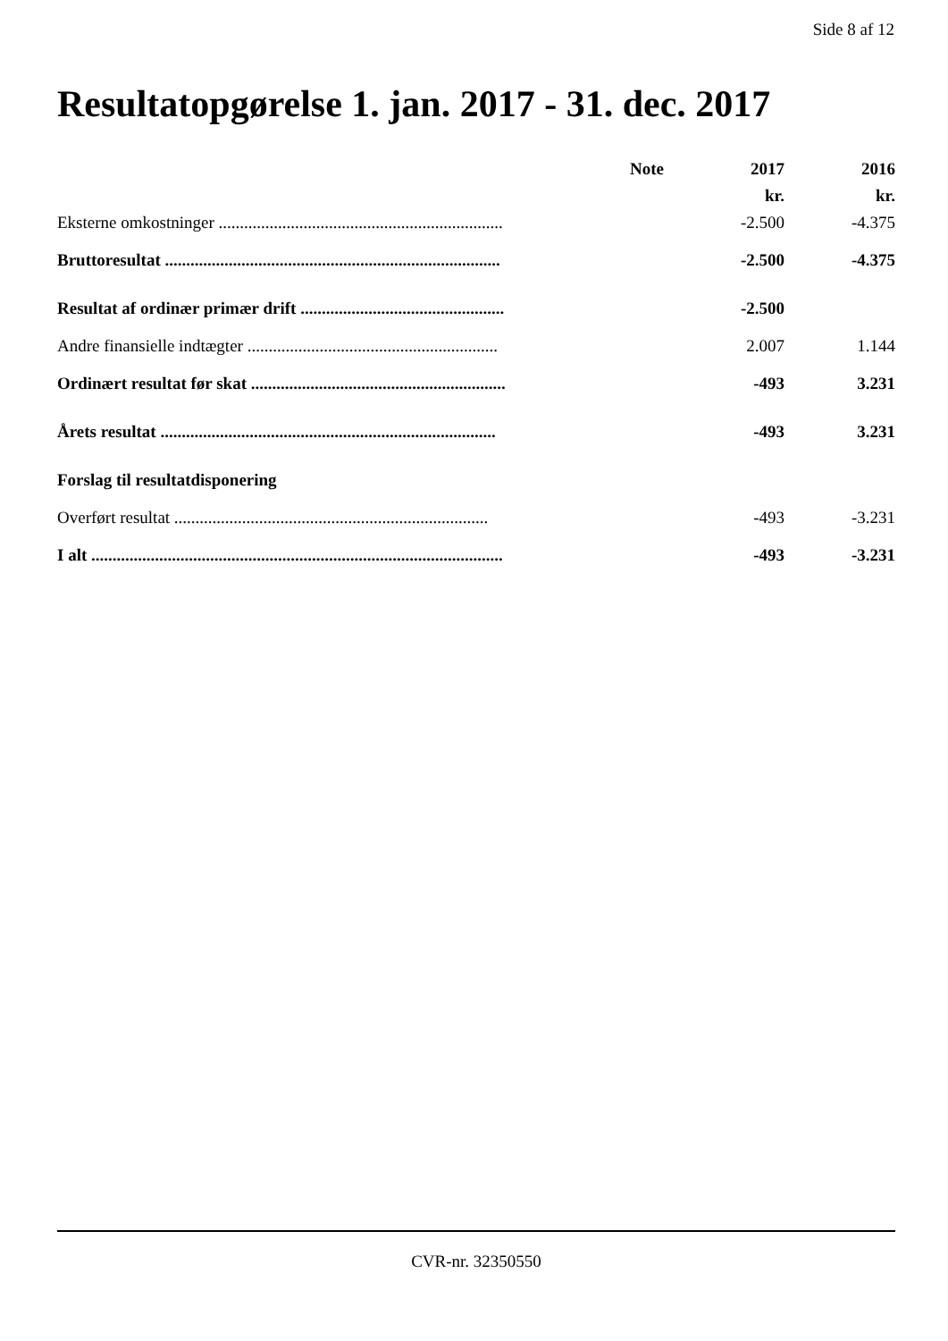Side 8 af 12
Resultatopgørelse 1. jan. 2017 - 31. dec. 2017
| | Note | 2017 | 2016 |
| --- | --- | --- | --- |
| | | kr. | kr. |
| Eksterne omkostninger ................................................................... | | -2.500 | -4.375 |
| Bruttoresultat ............................................................................... | | -2.500 | -4.375 |
| Resultat af ordinær primær drift ................................................ | | -2.500 | |
| Andre finansielle indtægter ........................................................... | | 2.007 | 1.144 |
| Ordinært resultat før skat ............................................................ | | -493 | 3.231 |
| Årets resultat ............................................................................... | | -493 | 3.231 |
| Forslag til resultatdisponering | | | |
| Overført resultat .......................................................................... | | -493 | -3.231 |
| I alt ................................................................................................. | | -493 | -3.231 |
CVR-nr. 32350550